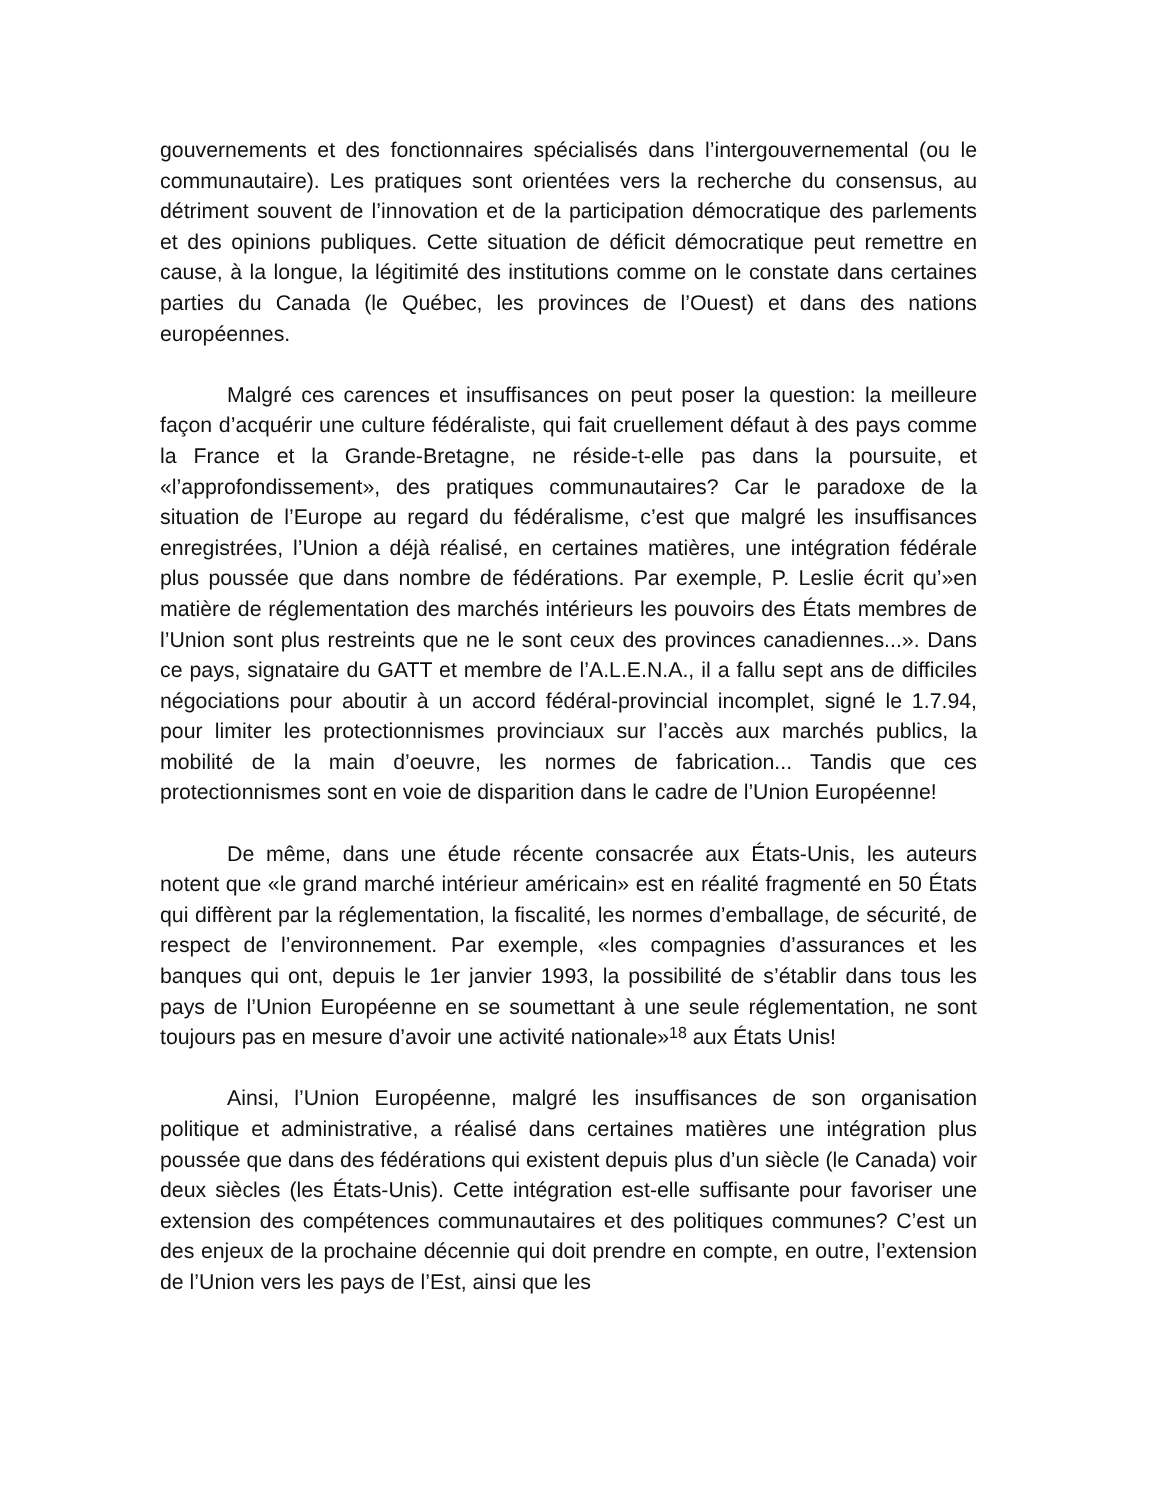gouvernements et des fonctionnaires spécialisés dans l’intergouvernemental (ou le communautaire). Les pratiques sont orientées vers la recherche du consensus, au détriment souvent de l’innovation et de la participation démocratique des parlements et des opinions publiques. Cette situation de déficit démocratique peut remettre en cause, à la longue, la légitimité des institutions comme on le constate dans certaines parties du Canada (le Québec, les provinces de l’Ouest) et dans des nations européennes.
Malgré ces carences et insuffisances on peut poser la question: la meilleure façon d’acquérir une culture fédéraliste, qui fait cruellement défaut à des pays comme la France et la Grande-Bretagne, ne réside-t-elle pas dans la poursuite, et «l’approfondissement», des pratiques communautaires? Car le paradoxe de la situation de l’Europe au regard du fédéralisme, c’est que malgré les insuffisances enregistrées, l’Union a déjà réalisé, en certaines matières, une intégration fédérale plus poussée que dans nombre de fédérations. Par exemple, P. Leslie écrit qu’»en matière de réglementation des marchés intérieurs les pouvoirs des États membres de l’Union sont plus restreints que ne le sont ceux des provinces canadiennes...». Dans ce pays, signataire du GATT et membre de l’A.L.E.N.A., il a fallu sept ans de difficiles négociations pour aboutir à un accord fédéral-provincial incomplet, signé le 1.7.94, pour limiter les protectionnismes provinciaux sur l’accès aux marchés publics, la mobilité de la main d’oeuvre, les normes de fabrication... Tandis que ces protectionnismes sont en voie de disparition dans le cadre de l’Union Européenne!
De même, dans une étude récente consacrée aux États-Unis, les auteurs notent que «le grand marché intérieur américain» est en réalité fragmenté en 50 États qui diffèrent par la réglementation, la fiscalité, les normes d’emballage, de sécurité, de respect de l’environnement. Par exemple, «les compagnies d’assurances et les banques qui ont, depuis le 1er janvier 1993, la possibilité de s’établir dans tous les pays de l’Union Européenne en se soumettant à une seule réglementation, ne sont toujours pas en mesure d’avoir une activité nationale»<sup>18</sup> aux États Unis!
Ainsi, l’Union Européenne, malgré les insuffisances de son organisation politique et administrative, a réalisé dans certaines matières une intégration plus poussée que dans des fédérations qui existent depuis plus d’un siècle (le Canada) voir deux siècles (les États-Unis). Cette intégration est-elle suffisante pour favoriser une extension des compétences communautaires et des politiques communes? C’est un des enjeux de la prochaine décennie qui doit prendre en compte, en outre, l’extension de l’Union vers les pays de l’Est, ainsi que les